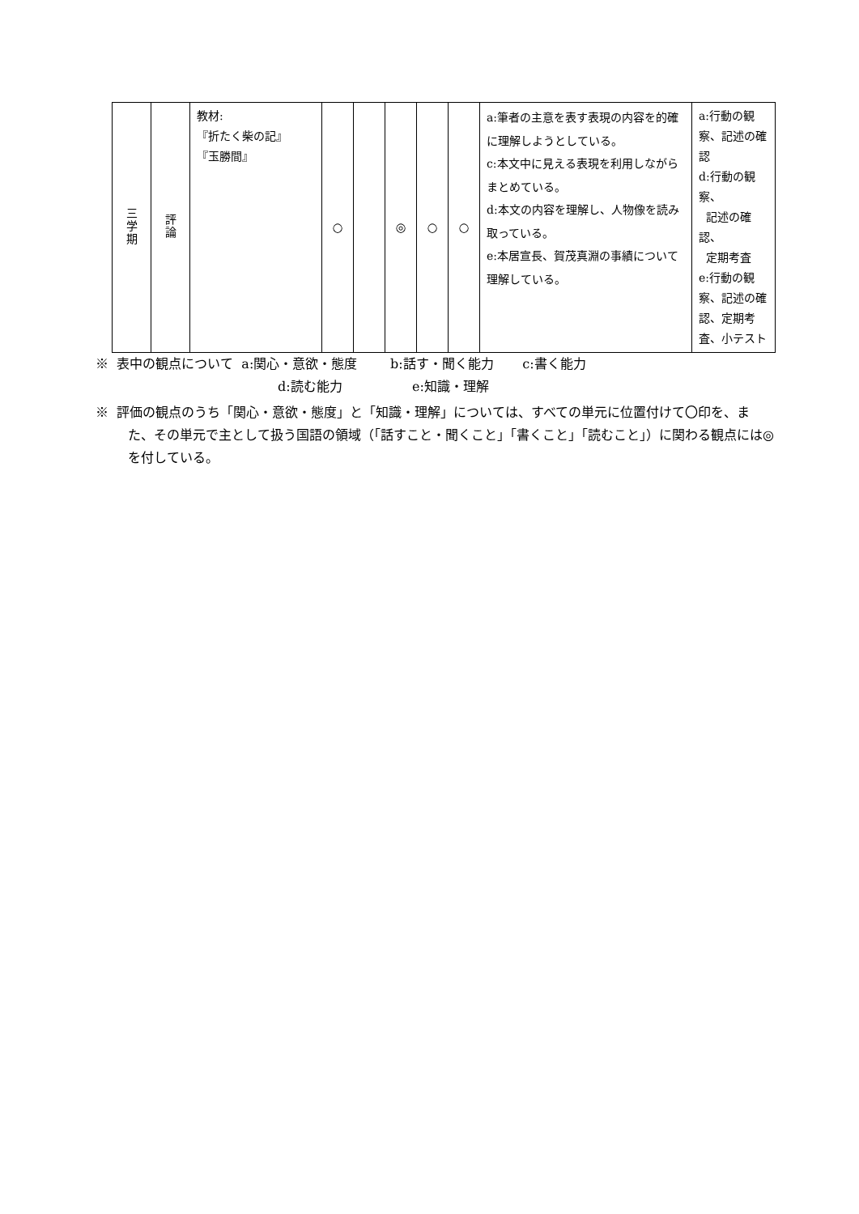| 三 学 期 | 評 論 | 教材: 『折たく柴の記』 『玉勝間』 | ○ | | ◎ | ○ | ○ | a:筆者の主意を表す表現の内容を的確に理解しようとしている。 c:本文中に見える表現を利用しながらまとめている。 d:本文の内容を理解し、人物像を読み取っている。 e:本居宣長、賀茂真淵の事績について理解している。 | a:行動の観察、記述の確認 d:行動の観察、 記述の確認、 定期考査 e:行動の観察、記述の確認、定期考査、小テスト |
※ 表中の観点について a:関心・意欲・態度 b:話す・聞く能力 c:書く能力
d:読む能力 e:知識・理解
※ 評価の観点のうち「関心・意欲・態度」と「知識・理解」については、すべての単元に位置付けて〇印を、また、その単元で主として扱う国語の領域（「話すこと・聞くこと」「書くこと」「読むこと」）に関わる観点には◎を付している。